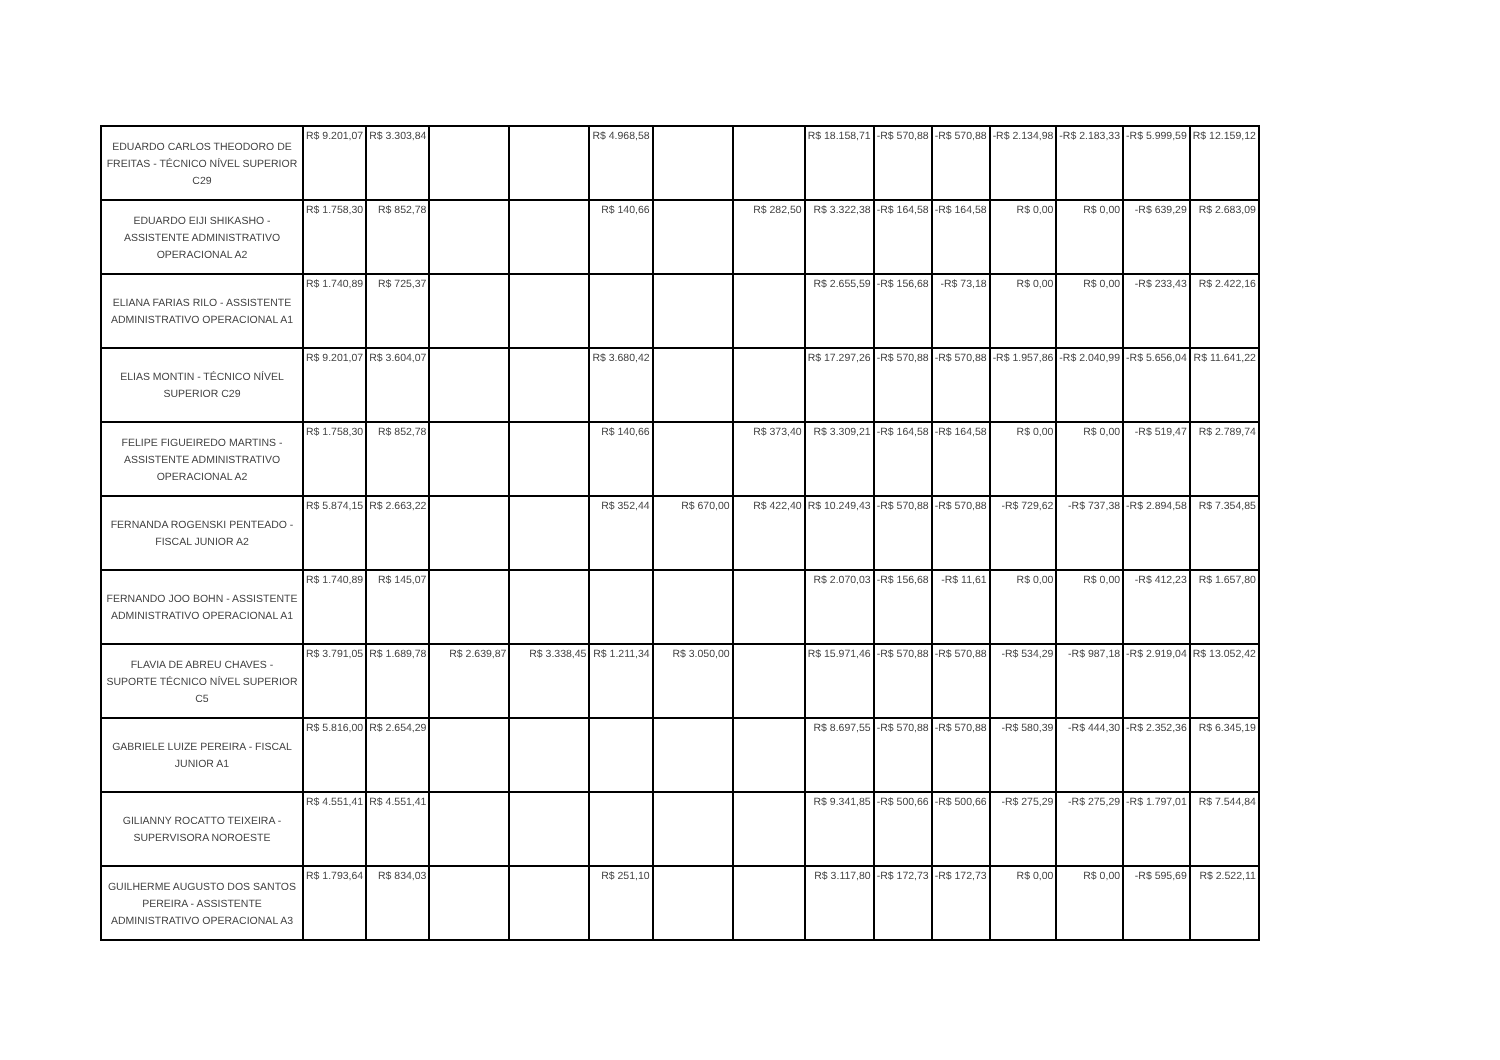| EDUARDO CARLOS THEODORO DE FREITAS - TÉCNICO NÍVEL SUPERIOR C29 | R$ 9.201,07 | R$ 3.303,84 | | | R$ 4.968,58 | | | R$ 18.158,71 | -R$ 570,88 | -R$ 570,88 | -R$ 2.134,98 | -R$ 2.183,33 | -R$ 5.999,59 | R$ 12.159,12 |
| EDUARDO EIJI SHIKASHO - ASSISTENTE ADMINISTRATIVO OPERACIONAL A2 | R$ 1.758,30 | R$ 852,78 | | | R$ 140,66 | | R$ 282,50 | R$ 3.322,38 | -R$ 164,58 | -R$ 164,58 | R$ 0,00 | R$ 0,00 | -R$ 639,29 | R$ 2.683,09 |
| ELIANA FARIAS RILO - ASSISTENTE ADMINISTRATIVO OPERACIONAL A1 | R$ 1.740,89 | R$ 725,37 | | | | | | R$ 2.655,59 | -R$ 156,68 | -R$ 73,18 | R$ 0,00 | R$ 0,00 | -R$ 233,43 | R$ 2.422,16 |
| ELIAS MONTIN - TÉCNICO NÍVEL SUPERIOR C29 | R$ 9.201,07 | R$ 3.604,07 | | | R$ 3.680,42 | | | R$ 17.297,26 | -R$ 570,88 | -R$ 570,88 | -R$ 1.957,86 | -R$ 2.040,99 | -R$ 5.656,04 | R$ 11.641,22 |
| FELIPE FIGUEIREDO MARTINS - ASSISTENTE ADMINISTRATIVO OPERACIONAL A2 | R$ 1.758,30 | R$ 852,78 | | | R$ 140,66 | | R$ 373,40 | R$ 3.309,21 | -R$ 164,58 | -R$ 164,58 | R$ 0,00 | R$ 0,00 | -R$ 519,47 | R$ 2.789,74 |
| FERNANDA ROGENSKI PENTEADO - FISCAL JUNIOR A2 | R$ 5.874,15 | R$ 2.663,22 | | | R$ 352,44 | R$ 670,00 | R$ 422,40 | R$ 10.249,43 | -R$ 570,88 | -R$ 570,88 | -R$ 729,62 | -R$ 737,38 | -R$ 2.894,58 | R$ 7.354,85 |
| FERNANDO JOO BOHN - ASSISTENTE ADMINISTRATIVO OPERACIONAL A1 | R$ 1.740,89 | R$ 145,07 | | | | | | R$ 2.070,03 | -R$ 156,68 | -R$ 11,61 | R$ 0,00 | R$ 0,00 | -R$ 412,23 | R$ 1.657,80 |
| FLAVIA DE ABREU CHAVES - SUPORTE TÉCNICO NÍVEL SUPERIOR C5 | R$ 3.791,05 | R$ 1.689,78 | R$ 2.639,87 | R$ 3.338,45 | R$ 1.211,34 | R$ 3.050,00 | | R$ 15.971,46 | -R$ 570,88 | -R$ 570,88 | -R$ 534,29 | -R$ 987,18 | -R$ 2.919,04 | R$ 13.052,42 |
| GABRIELE LUIZE PEREIRA - FISCAL JUNIOR A1 | R$ 5.816,00 | R$ 2.654,29 | | | | | | R$ 8.697,55 | -R$ 570,88 | -R$ 570,88 | -R$ 580,39 | -R$ 444,30 | -R$ 2.352,36 | R$ 6.345,19 |
| GILIANNY ROCATTO TEIXEIRA - SUPERVISORA NOROESTE | R$ 4.551,41 | R$ 4.551,41 | | | | | | R$ 9.341,85 | -R$ 500,66 | -R$ 500,66 | -R$ 275,29 | -R$ 275,29 | -R$ 1.797,01 | R$ 7.544,84 |
| GUILHERME AUGUSTO DOS SANTOS PEREIRA - ASSISTENTE ADMINISTRATIVO OPERACIONAL A3 | R$ 1.793,64 | R$ 834,03 | | | R$ 251,10 | | | R$ 3.117,80 | -R$ 172,73 | -R$ 172,73 | R$ 0,00 | R$ 0,00 | -R$ 595,69 | R$ 2.522,11 |